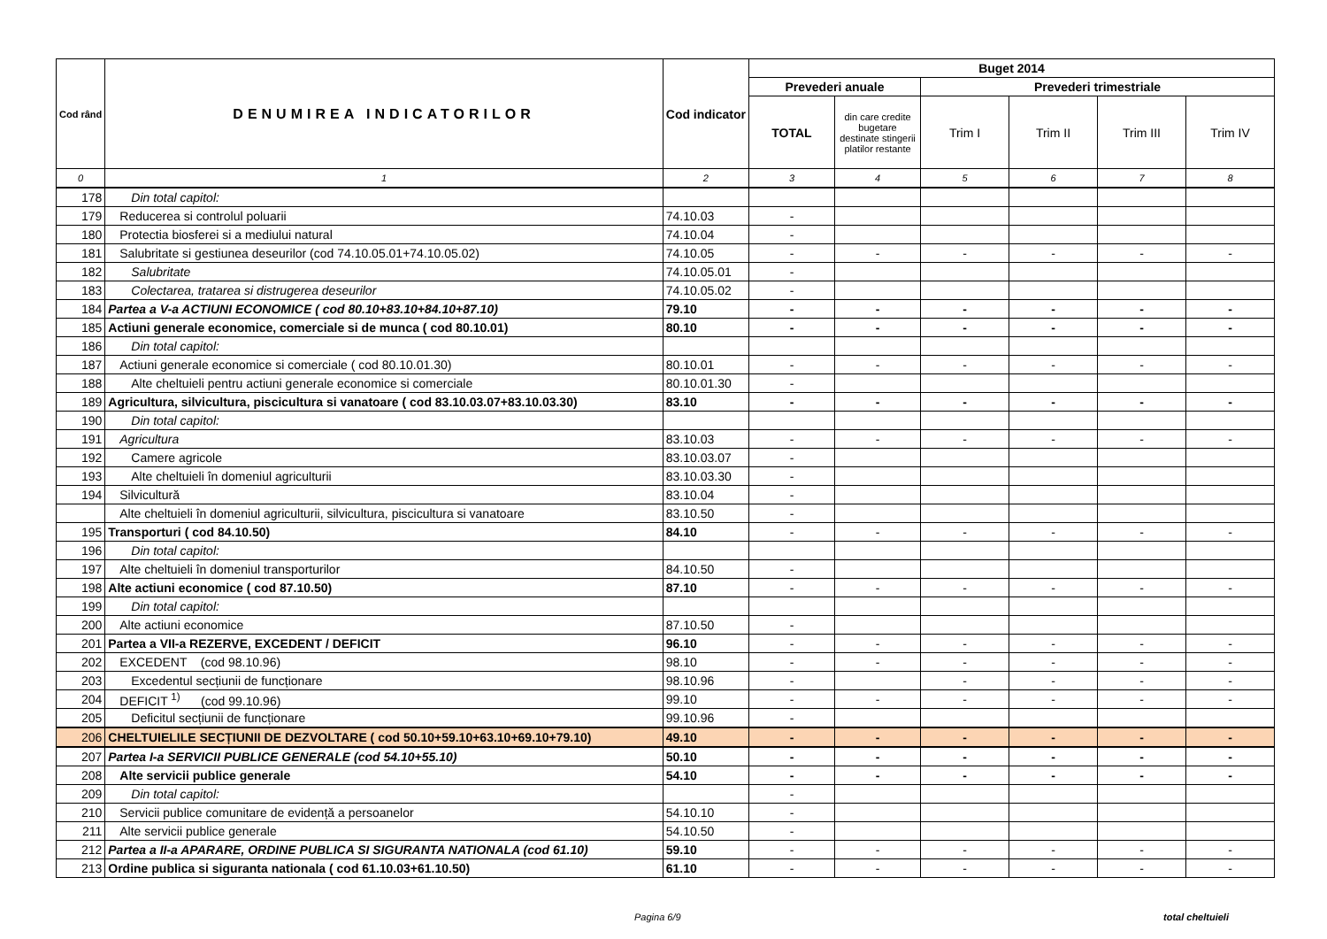| Cod rând | DENUMIREA INDICATORILOR | Cod indicator | Buget 2014 | | | | | |
| --- | --- | --- | --- | --- | --- | --- | --- | --- |
| | | | Prevederi anuale | | Prevederi trimestriale | | | |
| | | | TOTAL | din care credite bugetare destinate stingerii platilor restante | Trim I | Trim II | Trim III | Trim IV |
| 0 | 1 | 2 | 3 | 4 | 5 | 6 | 7 | 8 |
| 178 | Din total capitol: | | | | | | | |
| 179 | Reducerea si controlul poluarii | 74.10.03 | - | | | | | |
| 180 | Protectia biosferei si a mediului natural | 74.10.04 | - | | | | | |
| 181 | Salubritate si gestiunea deseurilor (cod 74.10.05.01+74.10.05.02) | 74.10.05 | - | - | - | - | - | - |
| 182 | Salubritate | 74.10.05.01 | - | | | | | |
| 183 | Colectarea, tratarea si distrugerea deseurilor | 74.10.05.02 | - | | | | | |
| 184 | Partea a V-a ACTIUNI ECONOMICE ( cod 80.10+83.10+84.10+87.10) | 79.10 | - | - | - | - | - | - |
| 185 | Actiuni generale economice, comerciale si de munca ( cod 80.10.01) | 80.10 | - | - | - | - | - | - |
| 186 | Din total capitol: | | | | | | | |
| 187 | Actiuni generale economice si comerciale ( cod 80.10.01.30) | 80.10.01 | - | - | - | - | - | - |
| 188 | Alte cheltuieli pentru actiuni generale economice si comerciale | 80.10.01.30 | - | | | | | |
| 189 | Agricultura, silvicultura, piscicultura si vanatoare ( cod 83.10.03.07+83.10.03.30) | 83.10 | - | - | - | - | - | - |
| 190 | Din total capitol: | | | | | | | |
| 191 | Agricultura | 83.10.03 | - | - | - | - | - | - |
| 192 | Camere agricole | 83.10.03.07 | - | | | | | |
| 193 | Alte cheltuieli în domeniul agriculturii | 83.10.03.30 | - | | | | | |
| 194 | Silvicultură | 83.10.04 | - | | | | | |
| | Alte cheltuieli în domeniul agriculturii, silvicultura, piscicultura si vanatoare | 83.10.50 | - | | | | | |
| 195 | Transporturi ( cod 84.10.50) | 84.10 | - | - | - | - | - | - |
| 196 | Din total capitol: | | | | | | | |
| 197 | Alte cheltuieli în domeniul transporturilor | 84.10.50 | - | | | | | |
| 198 | Alte actiuni economice ( cod 87.10.50) | 87.10 | - | - | - | - | - | - |
| 199 | Din total capitol: | | | | | | | |
| 200 | Alte actiuni economice | 87.10.50 | - | | | | | |
| 201 | Partea a VII-a REZERVE, EXCEDENT / DEFICIT | 96.10 | - | - | - | - | - | - |
| 202 | EXCEDENT (cod 98.10.96) | 98.10 | - | - | - | - | - | - |
| 203 | Excedentul secțiunii de funcționare | 98.10.96 | - | | - | - | - | - |
| 204 | DEFICIT <sup>1)</sup> (cod 99.10.96) | 99.10 | - | - | - | - | - | - |
| 205 | Deficitul secțiunii de funcționare | 99.10.96 | - | | | | | |
| 206 | CHELTUIELILE SECȚIUNII DE DEZVOLTARE ( cod 50.10+59.10+63.10+69.10+79.10) | 49.10 | - | - | - | - | - | - |
| 207 | Partea I-a SERVICII PUBLICE GENERALE (cod 54.10+55.10) | 50.10 | - | - | - | - | - | - |
| 208 | Alte servicii publice generale | 54.10 | - | - | - | - | - | - |
| 209 | Din total capitol: | | - | | | | | |
| 210 | Servicii publice comunitare de evidență a persoanelor | 54.10.10 | - | | | | | |
| 211 | Alte servicii publice generale | 54.10.50 | - | | | | | |
| 212 | Partea a II-a APARARE, ORDINE PUBLICA SI SIGURANTA NATIONALA (cod 61.10) | 59.10 | - | - | - | - | - | - |
| 213 | Ordine publica si siguranta nationala ( cod 61.10.03+61.10.50) | 61.10 | - | - | - | - | - | - |
Pagina 6/9 total cheltuieli